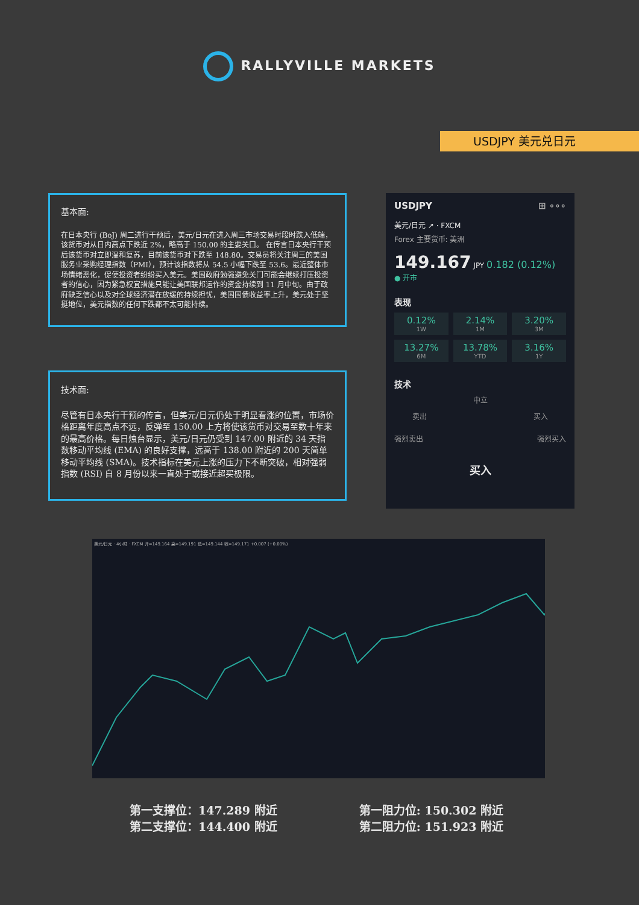RALLYVILLE MARKETS
USDJPY 美元兑日元
基本面:
在日本央行 (BoJ) 周二进行干预后，美元/日元在进入周三市场交易时段时跌入低端，该货币对从日内高点下跌近 2%，略高于 150.00 的主要关口。 在传言日本央行干预后该货币对立即温和复苏，目前该货币对下跌至 148.80。交易员将关注周三的美国服务业采购经理指数（PMI），预计该指数将从 54.5 小幅下跌至 53.6。最近整体市场情绪恶化，促使投资者纷纷买入美元。美国政府勉强避免关门可能会继续打压投资者的信心，因为紧急权宜措施只能让美国联邦运作的资金持续到 11 月中旬。由于政府缺乏信心以及对全球经济潜在放缓的持续担忧，美国国债收益率上升，美元处于坚挺地位，美元指数的任何下跌都不太可能持续。
技术面:
尽管有日本央行干预的传言，但美元/日元仍处于明显看涨的位置，市场价格距离年度高点不远，反弹至 150.00 上方将使该货币对交易至数十年来的最高价格。每日烛台显示，美元/日元仍受到 147.00 附近的 34 天指数移动平均线 (EMA) 的良好支撑，远高于 138.00 附近的 200 天简单移动平均线 (SMA)。技术指标在美元上涨的压力下不断突破，相对强弱指数 (RSI) 自 8 月份以来一直处于或接近超买极限。
USDJPY ⊞ ∘∘∘
美元/日元 ↗ · FXCM
Forex 主要货币: 美洲
149.167 JPY 0.182 (0.12%)
● 开市
表现
0.12%
1W
2.14%
1M
3.20%
3M
13.27%
6M
13.78%
YTD
3.16%
1Y
技术
中立
卖出 买入
强烈卖出 强烈买入
买入
美元/日元 · 4小时 · FXCM 开=149.164 高=149.191 低=149.144 收=149.171 +0.007 (+0.00%)
第一支撑位：147.289 附近
第二支撑位：144.400 附近
第一阻力位: 150.302 附近
第二阻力位: 151.923 附近